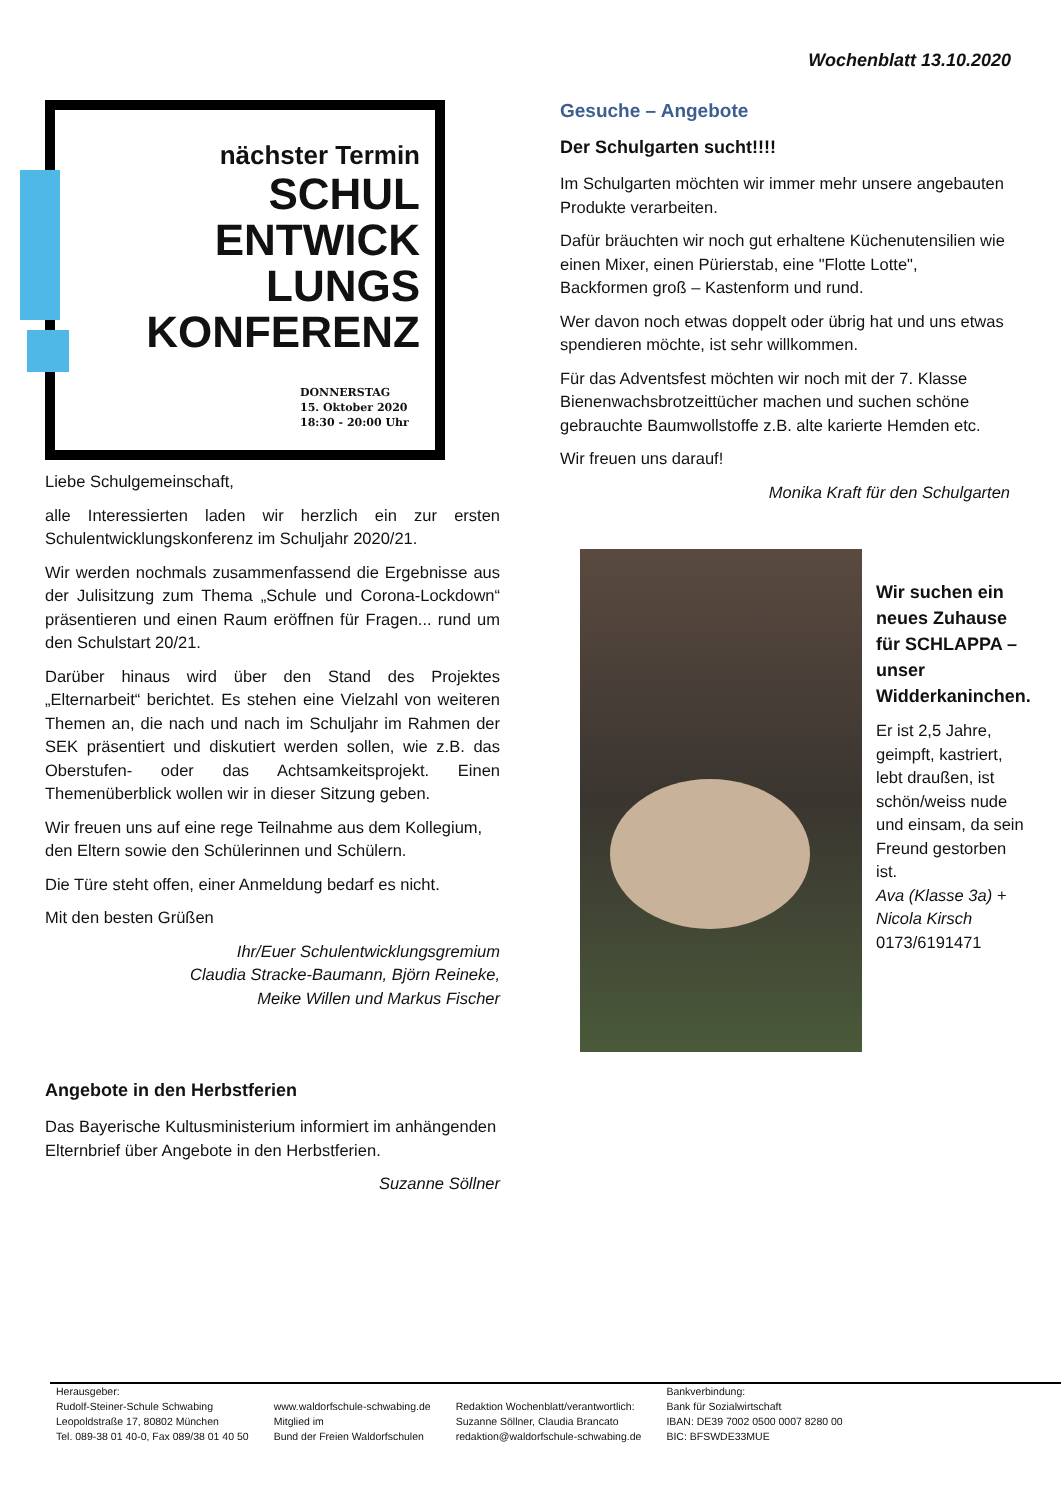Wochenblatt 13.10.2020
nächster Termin
SCHUL
ENTWICK
LUNGS
KONFERENZ
DONNERSTAG
15. Oktober 2020
18:30 - 20:00 Uhr
Liebe Schulgemeinschaft,
alle Interessierten laden wir herzlich ein zur ersten Schulentwicklungskonferenz im Schuljahr 2020/21.
Wir werden nochmals zusammenfassend die Ergebnisse aus der Julisitzung zum Thema „Schule und Corona-Lockdown“ präsentieren und einen Raum eröffnen für Fragen... rund um den Schulstart 20/21.
Darüber hinaus wird über den Stand des Projektes „Elternarbeit“ berichtet. Es stehen eine Vielzahl von weiteren Themen an, die nach und nach im Schuljahr im Rahmen der SEK präsentiert und diskutiert werden sollen, wie z.B. das Oberstufen- oder das Achtsamkeitsprojekt. Einen Themenüberblick wollen wir in dieser Sitzung geben.
Wir freuen uns auf eine rege Teilnahme aus dem Kollegium, den Eltern sowie den Schülerinnen und Schülern.
Die Türe steht offen, einer Anmeldung bedarf es nicht.
Mit den besten Grüßen
Ihr/Euer Schulentwicklungsgremium
Claudia Stracke-Baumann, Björn Reineke,
Meike Willen und Markus Fischer
Angebote in den Herbstferien
Das Bayerische Kultusministerium informiert im anhängenden Elternbrief über Angebote in den Herbstferien.
Suzanne Söllner
Gesuche – Angebote
Der Schulgarten sucht!!!!
Im Schulgarten möchten wir immer mehr unsere angebauten Produkte verarbeiten.
Dafür bräuchten wir noch gut erhaltene Küchenutensilien wie einen Mixer, einen Pürierstab, eine "Flotte Lotte", Backformen groß – Kastenform und rund.
Wer davon noch etwas doppelt oder übrig hat und uns etwas spendieren möchte, ist sehr willkommen.
Für das Adventsfest möchten wir noch mit der 7. Klasse Bienenwachsbrotzeittücher machen und suchen schöne gebrauchte Baumwollstoffe z.B. alte karierte Hemden etc.
Wir freuen uns darauf!
Monika Kraft für den Schulgarten
Wir suchen ein neues Zuhause für SCHLAPPA – unser Widderkaninchen.
Er ist 2,5 Jahre, geimpft, kastriert, lebt draußen, ist schön/weiss nude und einsam, da sein Freund gestorben ist.
Ava (Klasse 3a) + Nicola Kirsch
0173/6191471
Herausgeber:
Rudolf-Steiner-Schule Schwabing
Leopoldstraße 17, 80802 München
Tel. 089-38 01 40-0, Fax 089/38 01 40 50
www.waldorfschule-schwabing.de
Mitglied im
Bund der Freien Waldorfschulen
Redaktion Wochenblatt/verantwortlich:
Suzanne Söllner, Claudia Brancato
redaktion@waldorfschule-schwabing.de
Bankverbindung:
Bank für Sozialwirtschaft
IBAN: DE39 7002 0500 0007 8280 00
BIC: BFSWDE33MUE